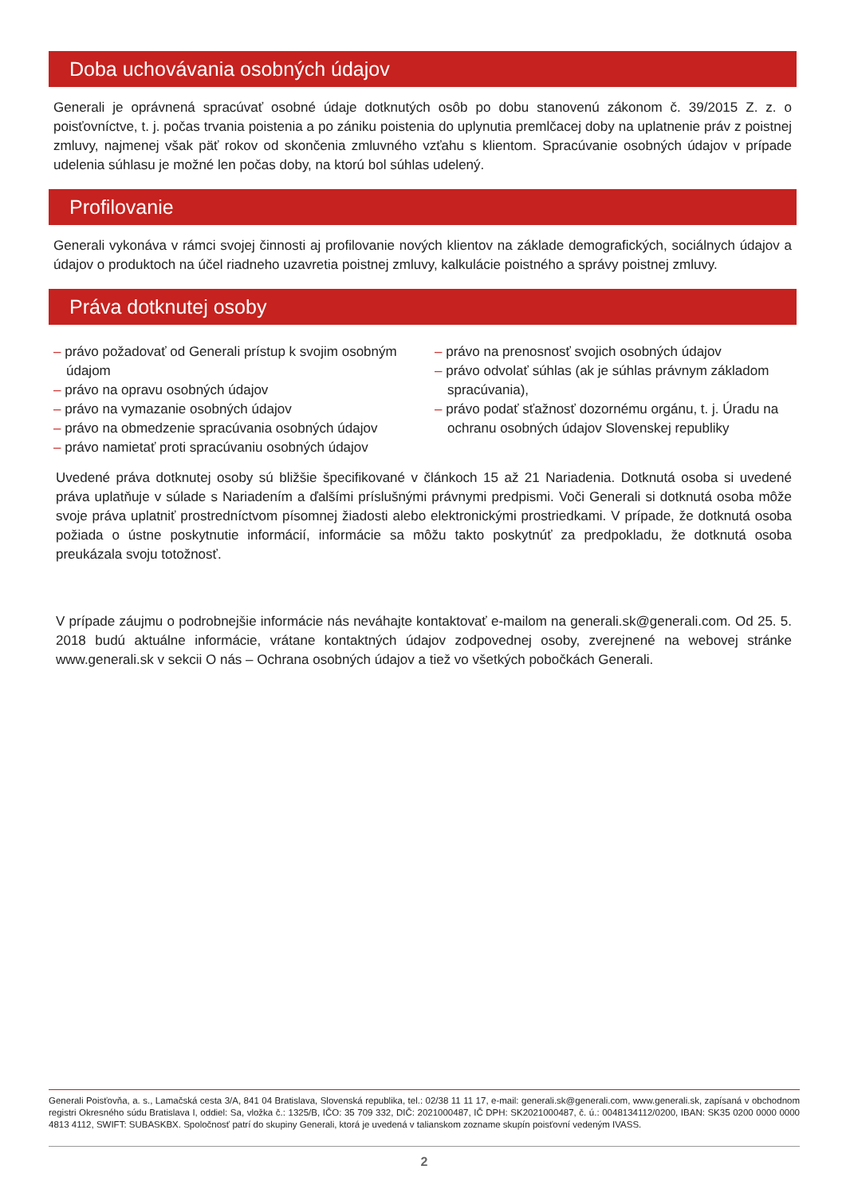Doba uchovávania osobných údajov
Generali je oprávnená spracúvať osobné údaje dotknutých osôb po dobu stanovenú zákonom č. 39/2015 Z. z. o poisťovníctve, t. j. počas trvania poistenia a po zániku poistenia do uplynutia premlčacej doby na uplatnenie práv z poistnej zmluvy, najmenej však päť rokov od skončenia zmluvného vzťahu s klientom. Spracúvanie osobných údajov v prípade udelenia súhlasu je možné len počas doby, na ktorú bol súhlas udelený.
Profilovanie
Generali vykonáva v rámci svojej činnosti aj profilovanie nových klientov na základe demografických, sociálnych údajov a údajov o produktoch na účel riadneho uzavretia poistnej zmluvy, kalkulácie poistného a správy poistnej zmluvy.
Práva dotknutej osoby
– právo požadovať od Generali prístup k svojim osobným údajom
– právo na opravu osobných údajov
– právo na vymazanie osobných údajov
– právo na obmedzenie spracúvania osobných údajov
– právo namietať proti spracúvaniu osobných údajov
– právo na prenosnosť svojich osobných údajov
– právo odvolať súhlas (ak je súhlas právnym základom spracúvania),
– právo podať sťažnosť dozornému orgánu, t. j. Úradu na ochranu osobných údajov Slovenskej republiky
Uvedené práva dotknutej osoby sú bližšie špecifikované v článkoch 15 až 21 Nariadenia. Dotknutá osoba si uvedené práva uplatňuje v súlade s Nariadením a ďalšími príslušnými právnymi predpismi. Voči Generali si dotknutá osoba môže svoje práva uplatniť prostredníctvom písomnej žiadosti alebo elektronickými prostriedkami. V prípade, že dotknutá osoba požiada o ústne poskytnutie informácií, informácie sa môžu takto poskytnúť za predpokladu, že dotknutá osoba preukázala svoju totožnosť.
V prípade záujmu o podrobnejšie informácie nás neváhajte kontaktovať e-mailom na generali.sk@generali.com. Od 25. 5. 2018 budú aktuálne informácie, vrátane kontaktných údajov zodpovednej osoby, zverejnené na webovej stránke www.generali.sk v sekcii O nás – Ochrana osobných údajov a tiež vo všetkých pobočkách Generali.
Generali Poisťovňa, a. s., Lamačská cesta 3/A, 841 04 Bratislava, Slovenská republika, tel.: 02/38 11 11 17, e-mail: generali.sk@generali.com, www.generali.sk, zapísaná v obchodnom registri Okresného súdu Bratislava I, oddiel: Sa, vložka č.: 1325/B, IČO: 35 709 332, DIČ: 2021000487, IČ DPH: SK2021000487, č. ú.: 0048134112/0200, IBAN: SK35 0200 0000 0000 4813 4112, SWIFT: SUBASKBX. Spoločnosť patrí do skupiny Generali, ktorá je uvedená v talianskom zozname skupín poisťovní vedeným IVASS.
2